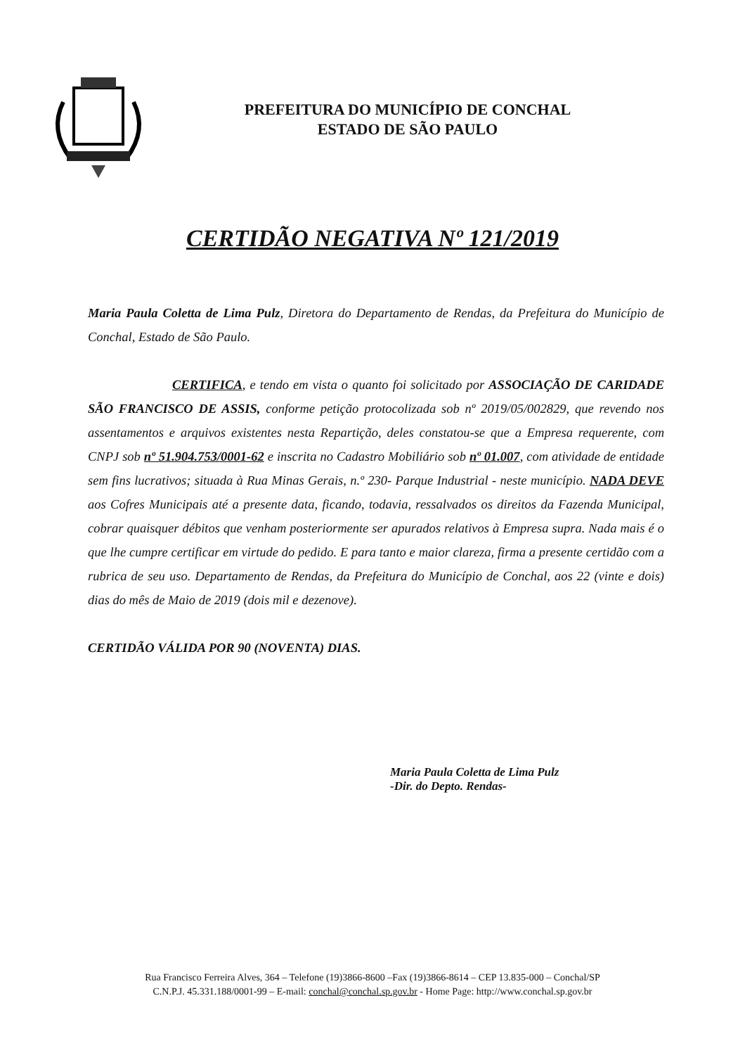PREFEITURA DO MUNICÍPIO DE CONCHAL
ESTADO DE SÃO PAULO
CERTIDÃO NEGATIVA Nº 121/2019
Maria Paula Coletta de Lima Pulz, Diretora do Departamento de Rendas, da Prefeitura do Município de Conchal, Estado de São Paulo.
CERTIFICA, e tendo em vista o quanto foi solicitado por ASSOCIAÇÃO DE CARIDADE SÃO FRANCISCO DE ASSIS, conforme petição protocolizada sob nº 2019/05/002829, que revendo nos assentamentos e arquivos existentes nesta Repartição, deles constatou-se que a Empresa requerente, com CNPJ sob nº 51.904.753/0001-62 e inscrita no Cadastro Mobiliário sob nº 01.007, com atividade de entidade sem fins lucrativos; situada à Rua Minas Gerais, n.º 230- Parque Industrial - neste município. NADA DEVE aos Cofres Municipais até a presente data, ficando, todavia, ressalvados os direitos da Fazenda Municipal, cobrar quaisquer débitos que venham posteriormente ser apurados relativos à Empresa supra. Nada mais é o que lhe cumpre certificar em virtude do pedido. E para tanto e maior clareza, firma a presente certidão com a rubrica de seu uso. Departamento de Rendas, da Prefeitura do Município de Conchal, aos 22 (vinte e dois) dias do mês de Maio de 2019 (dois mil e dezenove).
CERTIDÃO VÁLIDA POR 90 (NOVENTA) DIAS.
Maria Paula Coletta de Lima Pulz
-Dir. do Depto. Rendas-
Rua Francisco Ferreira Alves, 364 – Telefone (19)3866-8600 –Fax (19)3866-8614 – CEP 13.835-000 – Conchal/SP
C.N.P.J. 45.331.188/0001-99 – E-mail: conchal@conchal.sp.gov.br - Home Page: http://www.conchal.sp.gov.br